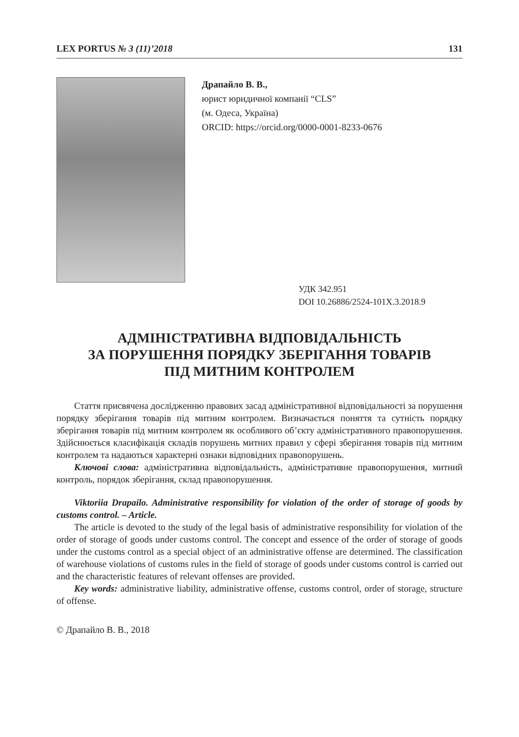LEX PORTUS № 3 (11)’2018 131
Драпайло В. В.,
юрист юридичної компанії “CLS”
(м. Одеса, Україна)
ORCID: https://orcid.org/0000-0001-8233-0676
УДК 342.951
DOI 10.26886/2524-101X.3.2018.9
АДМІНІСТРАТИВНА ВІДПОВІДАЛЬНІСТЬ
ЗА ПОРУШЕННЯ ПОРЯДКУ ЗБЕРІГАННЯ ТОВАРІВ
ПІД МИТНИМ КОНТРОЛЕМ
Стаття присвячена дослідженню правових засад адміністративної відповідальності за порушення порядку зберігання товарів під митним контролем. Визначається поняття та сутність порядку зберігання товарів під митним контролем як особливого об’єкту адміністративного правопорушення. Здійснюється класифікація складів порушень митних правил у сфері зберігання товарів під митним контролем та надаються характерні ознаки відповідних правопорушень.
Ключові слова: адміністративна відповідальність, адміністративне правопорушення, митний контроль, порядок зберігання, склад правопорушення.
Viktoriia Drapailo. Administrative responsibility for violation of the order of storage of goods by customs control. – Article.
The article is devoted to the study of the legal basis of administrative responsibility for violation of the order of storage of goods under customs control. The concept and essence of the order of storage of goods under the customs control as a special object of an administrative offense are determined. The classification of warehouse violations of customs rules in the field of storage of goods under customs control is carried out and the characteristic features of relevant offenses are provided.
Key words: administrative liability, administrative offense, customs control, order of storage, structure of offense.
© Драпайло В. В., 2018